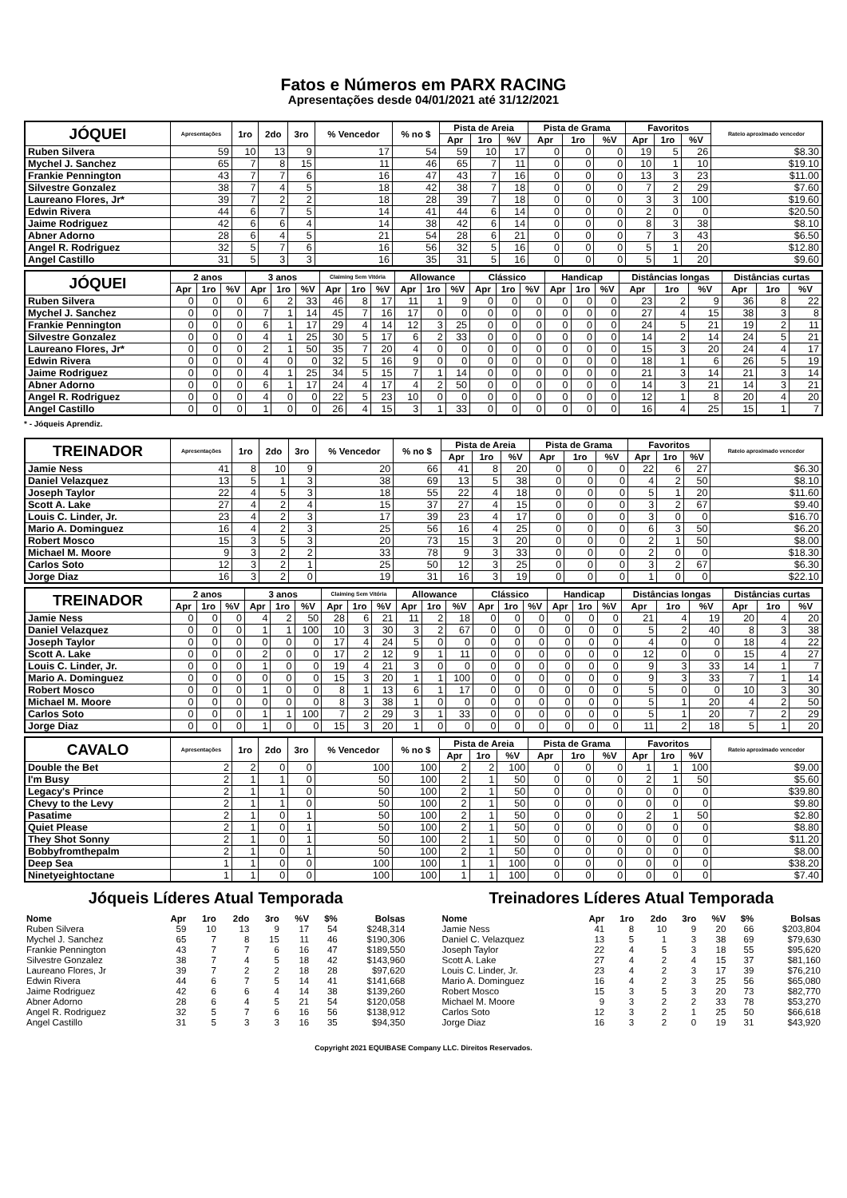Fatos e Números em PARX RACING
Apresentações desde 04/01/2021 até 31/12/2021
| JÓQUEI | Apresentações | 1ro | 2do | 3ro | % Vencedor | % no $ | Pista de Areia | | | Pista de Grama | | | Favoritos | | | Rateio aproximado vencedor |
| --- | --- | --- | --- | --- | --- | --- | --- | --- | --- | --- | --- | --- | --- | --- | --- | --- |
| | | | | | | | Apr | 1ro | %V | Apr | 1ro | %V | Apr | 1ro | %V | |
| Ruben Silvera | 59 | 10 | 13 | 9 | 17 | 54 | 59 | 10 | 17 | 0 | 0 | 0 | 19 | 5 | 26 | $8.30 |
| Mychel J. Sanchez | 65 | 7 | 8 | 15 | 11 | 46 | 65 | 7 | 11 | 0 | 0 | 0 | 10 | 1 | 10 | $19.10 |
| Frankie Pennington | 43 | 7 | 7 | 6 | 16 | 47 | 43 | 7 | 16 | 0 | 0 | 0 | 13 | 3 | 23 | $11.00 |
| Silvestre Gonzalez | 38 | 7 | 4 | 5 | 18 | 42 | 38 | 7 | 18 | 0 | 0 | 0 | 7 | 2 | 29 | $7.60 |
| Laureano Flores, Jr* | 39 | 7 | 2 | 2 | 18 | 28 | 39 | 7 | 18 | 0 | 0 | 0 | 3 | 3 | 100 | $19.60 |
| Edwin Rivera | 44 | 6 | 7 | 5 | 14 | 41 | 44 | 6 | 14 | 0 | 0 | 0 | 2 | 0 | 0 | $20.50 |
| Jaime Rodriguez | 42 | 6 | 6 | 4 | 14 | 38 | 42 | 6 | 14 | 0 | 0 | 0 | 8 | 3 | 38 | $8.10 |
| Abner Adorno | 28 | 6 | 4 | 5 | 21 | 54 | 28 | 6 | 21 | 0 | 0 | 0 | 7 | 3 | 43 | $6.50 |
| Angel R. Rodriguez | 32 | 5 | 7 | 6 | 16 | 56 | 32 | 5 | 16 | 0 | 0 | 0 | 5 | 1 | 20 | $12.80 |
| Angel Castillo | 31 | 5 | 3 | 3 | 16 | 35 | 31 | 5 | 16 | 0 | 0 | 0 | 5 | 1 | 20 | $9.60 |
| JÓQUEI | 2 anos | | | 3 anos | | | Claiming Sem Vitória | | | Allowance | | | Clássico | | | Handicap | | | Distâncias longas | | | Distâncias curtas | | |
| --- | --- | --- | --- | --- | --- | --- | --- | --- | --- | --- | --- | --- | --- | --- | --- | --- | --- | --- | --- | --- | --- | --- | --- | --- |
| | Apr | 1ro | %V | Apr | 1ro | %V | Apr | 1ro | %V | Apr | 1ro | %V | Apr | 1ro | %V | Apr | 1ro | %V | Apr | 1ro | %V | Apr | 1ro | %V |
| Ruben Silvera | 0 | 0 | 0 | 6 | 2 | 33 | 46 | 8 | 17 | 11 | 1 | 9 | 0 | 0 | 0 | 0 | 0 | 0 | 23 | 2 | 9 | 36 | 8 | 22 |
| Mychel J. Sanchez | 0 | 0 | 0 | 7 | 1 | 14 | 45 | 7 | 16 | 17 | 0 | 0 | 0 | 0 | 0 | 0 | 0 | 0 | 27 | 4 | 15 | 38 | 3 | 8 |
| Frankie Pennington | 0 | 0 | 0 | 6 | 1 | 17 | 29 | 4 | 14 | 12 | 3 | 25 | 0 | 0 | 0 | 0 | 0 | 0 | 24 | 5 | 21 | 19 | 2 | 11 |
| Silvestre Gonzalez | 0 | 0 | 0 | 4 | 1 | 25 | 30 | 5 | 17 | 6 | 2 | 33 | 0 | 0 | 0 | 0 | 0 | 0 | 14 | 2 | 14 | 24 | 5 | 21 |
| Laureano Flores, Jr* | 0 | 0 | 0 | 2 | 1 | 50 | 35 | 7 | 20 | 4 | 0 | 0 | 0 | 0 | 0 | 0 | 0 | 0 | 15 | 3 | 20 | 24 | 4 | 17 |
| Edwin Rivera | 0 | 0 | 0 | 4 | 0 | 0 | 32 | 5 | 16 | 9 | 0 | 0 | 0 | 0 | 0 | 0 | 0 | 0 | 18 | 1 | 6 | 26 | 5 | 19 |
| Jaime Rodriguez | 0 | 0 | 0 | 4 | 1 | 25 | 34 | 5 | 15 | 7 | 1 | 14 | 0 | 0 | 0 | 0 | 0 | 0 | 21 | 3 | 14 | 21 | 3 | 14 |
| Abner Adorno | 0 | 0 | 0 | 6 | 1 | 17 | 24 | 4 | 17 | 4 | 2 | 50 | 0 | 0 | 0 | 0 | 0 | 0 | 14 | 3 | 21 | 14 | 3 | 21 |
| Angel R. Rodriguez | 0 | 0 | 0 | 4 | 0 | 0 | 22 | 5 | 23 | 10 | 0 | 0 | 0 | 0 | 0 | 0 | 0 | 0 | 12 | 1 | 8 | 20 | 4 | 20 |
| Angel Castillo | 0 | 0 | 0 | 1 | 0 | 0 | 26 | 4 | 15 | 3 | 1 | 33 | 0 | 0 | 0 | 0 | 0 | 0 | 16 | 4 | 25 | 15 | 1 | 7 |
* - Jóqueis Aprendiz.
| TREINADOR | Apresentações | 1ro | 2do | 3ro | % Vencedor | % no $ | Pista de Areia | | | Pista de Grama | | | Favoritos | | | Rateio aproximado vencedor |
| --- | --- | --- | --- | --- | --- | --- | --- | --- | --- | --- | --- | --- | --- | --- | --- | --- |
| | | | | | | | Apr | 1ro | %V | Apr | 1ro | %V | Apr | 1ro | %V | |
| Jamie Ness | 41 | 8 | 10 | 9 | 20 | 66 | 41 | 8 | 20 | 0 | 0 | 0 | 22 | 6 | 27 | $6.30 |
| Daniel Velazquez | 13 | 5 | 1 | 3 | 38 | 69 | 13 | 5 | 38 | 0 | 0 | 0 | 4 | 2 | 50 | $8.10 |
| Joseph Taylor | 22 | 4 | 5 | 3 | 18 | 55 | 22 | 4 | 18 | 0 | 0 | 0 | 5 | 1 | 20 | $11.60 |
| Scott A. Lake | 27 | 4 | 2 | 4 | 15 | 37 | 27 | 4 | 15 | 0 | 0 | 0 | 3 | 2 | 67 | $9.40 |
| Louis C. Linder, Jr. | 23 | 4 | 2 | 3 | 17 | 39 | 23 | 4 | 17 | 0 | 0 | 0 | 3 | 0 | 0 | $16.70 |
| Mario A. Dominguez | 16 | 4 | 2 | 3 | 25 | 56 | 16 | 4 | 25 | 0 | 0 | 0 | 6 | 3 | 50 | $6.20 |
| Robert Mosco | 15 | 3 | 5 | 3 | 20 | 73 | 15 | 3 | 20 | 0 | 0 | 0 | 2 | 1 | 50 | $8.00 |
| Michael M. Moore | 9 | 3 | 2 | 2 | 33 | 78 | 9 | 3 | 33 | 0 | 0 | 0 | 2 | 0 | 0 | $18.30 |
| Carlos Soto | 12 | 3 | 2 | 1 | 25 | 50 | 12 | 3 | 25 | 0 | 0 | 0 | 3 | 2 | 67 | $6.30 |
| Jorge Diaz | 16 | 3 | 2 | 0 | 19 | 31 | 16 | 3 | 19 | 0 | 0 | 0 | 1 | 0 | 0 | $22.10 |
| TREINADOR | 2 anos | | | 3 anos | | | Claiming Sem Vitória | | | Allowance | | | Clássico | | | Handicap | | | Distâncias longas | | | Distâncias curtas | | |
| --- | --- | --- | --- | --- | --- | --- | --- | --- | --- | --- | --- | --- | --- | --- | --- | --- | --- | --- | --- | --- | --- | --- | --- | --- |
| | Apr | 1ro | %V | Apr | 1ro | %V | Apr | 1ro | %V | Apr | 1ro | %V | Apr | 1ro | %V | Apr | 1ro | %V | Apr | 1ro | %V | Apr | 1ro | %V |
| Jamie Ness | 0 | 0 | 0 | 4 | 2 | 50 | 28 | 6 | 21 | 11 | 2 | 18 | 0 | 0 | 0 | 0 | 0 | 0 | 21 | 4 | 19 | 20 | 4 | 20 |
| Daniel Velazquez | 0 | 0 | 0 | 1 | 1 | 100 | 10 | 3 | 30 | 3 | 2 | 67 | 0 | 0 | 0 | 0 | 0 | 0 | 5 | 2 | 40 | 8 | 3 | 38 |
| Joseph Taylor | 0 | 0 | 0 | 0 | 0 | 0 | 17 | 4 | 24 | 5 | 0 | 0 | 0 | 0 | 0 | 0 | 0 | 0 | 4 | 0 | 0 | 18 | 4 | 22 |
| Scott A. Lake | 0 | 0 | 0 | 2 | 0 | 0 | 17 | 2 | 12 | 9 | 1 | 11 | 0 | 0 | 0 | 0 | 0 | 0 | 12 | 0 | 0 | 15 | 4 | 27 |
| Louis C. Linder, Jr. | 0 | 0 | 0 | 1 | 0 | 0 | 19 | 4 | 21 | 3 | 0 | 0 | 0 | 0 | 0 | 0 | 0 | 0 | 9 | 3 | 33 | 14 | 1 | 7 |
| Mario A. Dominguez | 0 | 0 | 0 | 0 | 0 | 0 | 15 | 3 | 20 | 1 | 1 | 100 | 0 | 0 | 0 | 0 | 0 | 0 | 9 | 3 | 33 | 7 | 1 | 14 |
| Robert Mosco | 0 | 0 | 0 | 1 | 0 | 0 | 8 | 1 | 13 | 6 | 1 | 17 | 0 | 0 | 0 | 0 | 0 | 0 | 5 | 0 | 0 | 10 | 3 | 30 |
| Michael M. Moore | 0 | 0 | 0 | 0 | 0 | 0 | 8 | 3 | 38 | 1 | 0 | 0 | 0 | 0 | 0 | 0 | 0 | 0 | 5 | 1 | 20 | 4 | 2 | 50 |
| Carlos Soto | 0 | 0 | 0 | 1 | 1 | 100 | 7 | 2 | 29 | 3 | 1 | 33 | 0 | 0 | 0 | 0 | 0 | 0 | 5 | 1 | 20 | 7 | 2 | 29 |
| Jorge Diaz | 0 | 0 | 0 | 1 | 0 | 0 | 15 | 3 | 20 | 1 | 0 | 0 | 0 | 0 | 0 | 0 | 0 | 0 | 11 | 2 | 18 | 5 | 1 | 20 |
| CAVALO | Apresentações | 1ro | 2do | 3ro | % Vencedor | % no $ | Pista de Areia | | | Pista de Grama | | | Favoritos | | | Rateio aproximado vencedor |
| --- | --- | --- | --- | --- | --- | --- | --- | --- | --- | --- | --- | --- | --- | --- | --- | --- |
| | | | | | | | Apr | 1ro | %V | Apr | 1ro | %V | Apr | 1ro | %V | |
| Double the Bet | 2 | 2 | 0 | 0 | 100 | 100 | 2 | 2 | 100 | 0 | 0 | 0 | 1 | 1 | 100 | $9.00 |
| I'm Busy | 2 | 1 | 1 | 0 | 50 | 100 | 2 | 1 | 50 | 0 | 0 | 0 | 2 | 1 | 50 | $5.60 |
| Legacy's Prince | 2 | 1 | 1 | 0 | 50 | 100 | 2 | 1 | 50 | 0 | 0 | 0 | 0 | 0 | 0 | $39.80 |
| Chevy to the Levy | 2 | 1 | 1 | 0 | 50 | 100 | 2 | 1 | 50 | 0 | 0 | 0 | 0 | 0 | 0 | $9.80 |
| Pasatime | 2 | 1 | 0 | 1 | 50 | 100 | 2 | 1 | 50 | 0 | 0 | 0 | 2 | 1 | 50 | $2.80 |
| Quiet Please | 2 | 1 | 0 | 1 | 50 | 100 | 2 | 1 | 50 | 0 | 0 | 0 | 0 | 0 | 0 | $8.80 |
| They Shot Sonny | 2 | 1 | 0 | 1 | 50 | 100 | 2 | 1 | 50 | 0 | 0 | 0 | 0 | 0 | 0 | $11.20 |
| Bobbyfromthepalm | 2 | 1 | 0 | 1 | 50 | 100 | 2 | 1 | 50 | 0 | 0 | 0 | 0 | 0 | 0 | $8.00 |
| Deep Sea | 1 | 1 | 0 | 0 | 100 | 100 | 1 | 1 | 100 | 0 | 0 | 0 | 0 | 0 | 0 | $38.20 |
| Ninetyeightoctane | 1 | 1 | 0 | 0 | 100 | 100 | 1 | 1 | 100 | 0 | 0 | 0 | 0 | 0 | 0 | $7.40 |
Jóqueis Líderes Atual Temporada
| Nome | Apr | 1ro | 2do | 3ro | %V | $% | Bolsas |
| --- | --- | --- | --- | --- | --- | --- | --- |
| Ruben Silvera | 59 | 10 | 13 | 9 | 17 | 54 | $248,314 |
| Mychel J. Sanchez | 65 | 7 | 8 | 15 | 11 | 46 | $190,306 |
| Frankie Pennington | 43 | 7 | 7 | 6 | 16 | 47 | $189,550 |
| Silvestre Gonzalez | 38 | 7 | 4 | 5 | 18 | 42 | $143,960 |
| Laureano Flores, Jr | 39 | 7 | 2 | 2 | 18 | 28 | $97,620 |
| Edwin Rivera | 44 | 6 | 7 | 5 | 14 | 41 | $141,668 |
| Jaime Rodriguez | 42 | 6 | 6 | 4 | 14 | 38 | $139,260 |
| Abner Adorno | 28 | 6 | 4 | 5 | 21 | 54 | $120,058 |
| Angel R. Rodriguez | 32 | 5 | 7 | 6 | 16 | 56 | $138,912 |
| Angel Castillo | 31 | 5 | 3 | 3 | 16 | 35 | $94,350 |
Treinadores Líderes Atual Temporada
| Nome | Apr | 1ro | 2do | 3ro | %V | $% | Bolsas |
| --- | --- | --- | --- | --- | --- | --- | --- |
| Jamie Ness | 41 | 8 | 10 | 9 | 20 | 66 | $203,804 |
| Daniel C. Velazquez | 13 | 5 | 1 | 3 | 38 | 69 | $79,630 |
| Joseph Taylor | 22 | 4 | 5 | 3 | 18 | 55 | $95,620 |
| Scott A. Lake | 27 | 4 | 2 | 4 | 15 | 37 | $81,160 |
| Louis C. Linder, Jr. | 23 | 4 | 2 | 3 | 17 | 39 | $76,210 |
| Mario A. Dominguez | 16 | 4 | 2 | 3 | 25 | 56 | $65,080 |
| Robert Mosco | 15 | 3 | 5 | 3 | 20 | 73 | $82,770 |
| Michael M. Moore | 9 | 3 | 2 | 2 | 33 | 78 | $53,270 |
| Carlos Soto | 12 | 3 | 2 | 1 | 25 | 50 | $66,618 |
| Jorge Diaz | 16 | 3 | 2 | 0 | 19 | 31 | $43,920 |
Copyright 2021 EQUIBASE Company LLC. Direitos Reservados.